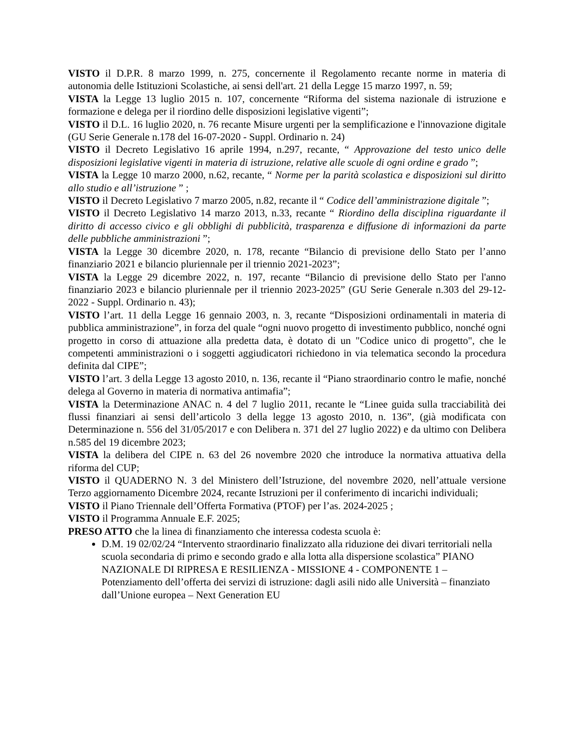VISTO il D.P.R. 8 marzo 1999, n. 275, concernente il Regolamento recante norme in materia di autonomia delle Istituzioni Scolastiche, ai sensi dell'art. 21 della Legge 15 marzo 1997, n. 59;
VISTA la Legge 13 luglio 2015 n. 107, concernente “Riforma del sistema nazionale di istruzione e formazione e delega per il riordino delle disposizioni legislative vigenti”;
VISTO il D.L. 16 luglio 2020, n. 76 recante Misure urgenti per la semplificazione e l'innovazione digitale (GU Serie Generale n.178 del 16-07-2020 - Suppl. Ordinario n. 24)
VISTO il Decreto Legislativo 16 aprile 1994, n.297, recante, “ Approvazione del testo unico delle disposizioni legislative vigenti in materia di istruzione, relative alle scuole di ogni ordine e grado ”;
VISTA la Legge 10 marzo 2000, n.62, recante, “ Norme per la parità scolastica e disposizioni sul diritto allo studio e all’istruzione ” ;
VISTO il Decreto Legislativo 7 marzo 2005, n.82, recante il “ Codice dell’amministrazione digitale ”;
VISTO il Decreto Legislativo 14 marzo 2013, n.33, recante “ Riordino della disciplina riguardante il diritto di accesso civico e gli obblighi di pubblicità, trasparenza e diffusione di informazioni da parte delle pubbliche amministrazioni ”;
VISTA la Legge 30 dicembre 2020, n. 178, recante “Bilancio di previsione dello Stato per l’anno finanziario 2021 e bilancio pluriennale per il triennio 2021-2023”;
VISTA la Legge 29 dicembre 2022, n. 197, recante “Bilancio di previsione dello Stato per l'anno finanziario 2023 e bilancio pluriennale per il triennio 2023-2025” (GU Serie Generale n.303 del 29-12-2022 - Suppl. Ordinario n. 43);
VISTO l’art. 11 della Legge 16 gennaio 2003, n. 3, recante “Disposizioni ordinamentali in materia di pubblica amministrazione”, in forza del quale “ogni nuovo progetto di investimento pubblico, nonché ogni progetto in corso di attuazione alla predetta data, è dotato di un "Codice unico di progetto", che le competenti amministrazioni o i soggetti aggiudicatori richiedono in via telematica secondo la procedura definita dal CIPE”;
VISTO l’art. 3 della Legge 13 agosto 2010, n. 136, recante il “Piano straordinario contro le mafie, nonché delega al Governo in materia di normativa antimafia”;
VISTA la Determinazione ANAC n. 4 del 7 luglio 2011, recante le “Linee guida sulla tracciabilità dei flussi finanziari ai sensi dell’articolo 3 della legge 13 agosto 2010, n. 136”, (già modificata con Determinazione n. 556 del 31/05/2017 e con Delibera n. 371 del 27 luglio 2022) e da ultimo con Delibera n.585 del 19 dicembre 2023;
VISTA la delibera del CIPE n. 63 del 26 novembre 2020 che introduce la normativa attuativa della riforma del CUP;
VISTO il QUADERNO N. 3 del Ministero dell’Istruzione, del novembre 2020, nell’attuale versione Terzo aggiornamento Dicembre 2024, recante Istruzioni per il conferimento di incarichi individuali;
VISTO il Piano Triennale dell’Offerta Formativa (PTOF) per l’as. 2024-2025 ;
VISTO il Programma Annuale E.F. 2025;
PRESO ATTO che la linea di finanziamento che interessa codesta scuola è:
D.M. 19 02/02/24 “Intervento straordinario finalizzato alla riduzione dei divari territoriali nella scuola secondaria di primo e secondo grado e alla lotta alla dispersione scolastica” PIANO NAZIONALE DI RIPRESA E RESILIENZA - MISSIONE 4 - COMPONENTE 1 – Potenziamento dell’offerta dei servizi di istruzione: dagli asili nido alle Università – finanziato dall’Unione europea – Next Generation EU